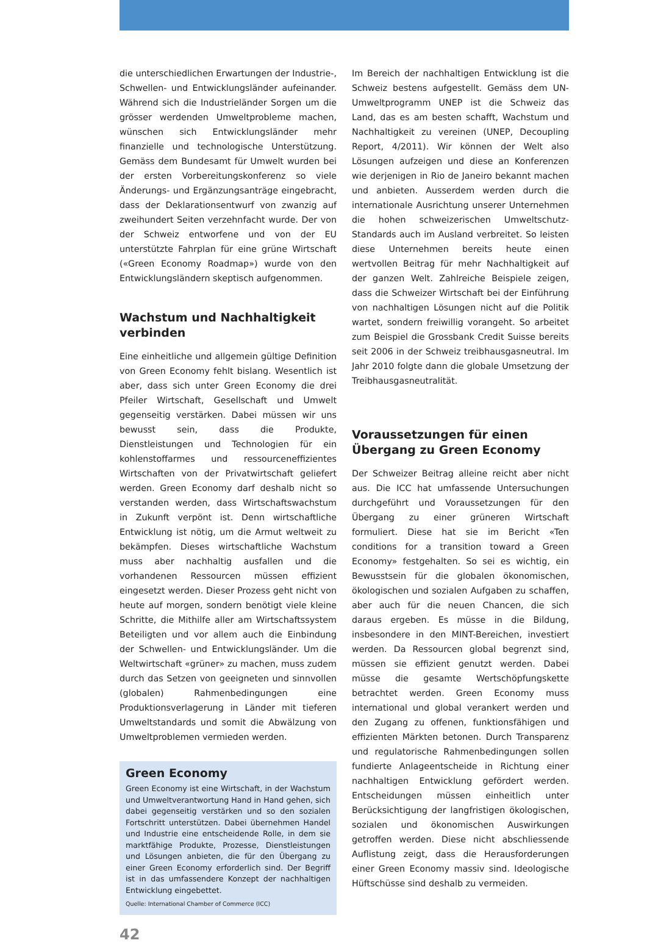die unterschiedlichen Erwartungen der Industrie-, Schwellen- und Entwicklungsländer aufeinander. Während sich die Industrieländer Sorgen um die grösser werdenden Umweltprobleme machen, wünschen sich Entwicklungsländer mehr finanzielle und technologische Unterstützung. Gemäss dem Bundesamt für Umwelt wurden bei der ersten Vorbereitungskonferenz so viele Änderungs- und Ergänzungsanträge eingebracht, dass der Deklarationsentwurf von zwanzig auf zweihundert Seiten verzehnfacht wurde. Der von der Schweiz entworfene und von der EU unterstützte Fahrplan für eine grüne Wirtschaft («Green Economy Roadmap») wurde von den Entwicklungsländern skeptisch aufgenommen.
Wachstum und Nachhaltigkeit verbinden
Eine einheitliche und allgemein gültige Definition von Green Economy fehlt bislang. Wesentlich ist aber, dass sich unter Green Economy die drei Pfeiler Wirtschaft, Gesellschaft und Umwelt gegenseitig verstärken. Dabei müssen wir uns bewusst sein, dass die Produkte, Dienstleistungen und Technologien für ein kohlenstoffarmes und ressourceneffizientes Wirtschaften von der Privatwirtschaft geliefert werden. Green Economy darf deshalb nicht so verstanden werden, dass Wirtschaftswachstum in Zukunft verpönt ist. Denn wirtschaftliche Entwicklung ist nötig, um die Armut weltweit zu bekämpfen. Dieses wirtschaftliche Wachstum muss aber nachhaltig ausfallen und die vorhandenen Ressourcen müssen effizient eingesetzt werden. Dieser Prozess geht nicht von heute auf morgen, sondern benötigt viele kleine Schritte, die Mithilfe aller am Wirtschaftssystem Beteiligten und vor allem auch die Einbindung der Schwellen- und Entwicklungsländer. Um die Weltwirtschaft «grüner» zu machen, muss zudem durch das Setzen von geeigneten und sinnvollen (globalen) Rahmenbedingungen eine Produktionsverlagerung in Länder mit tieferen Umweltstandards und somit die Abwälzung von Umweltproblemen vermieden werden.
Green Economy
Green Economy ist eine Wirtschaft, in der Wachstum und Umweltverantwortung Hand in Hand gehen, sich dabei gegenseitig verstärken und so den sozialen Fortschritt unterstützen. Dabei übernehmen Handel und Industrie eine entscheidende Rolle, in dem sie marktfähige Produkte, Prozesse, Dienstleistungen und Lösungen anbieten, die für den Übergang zu einer Green Economy erforderlich sind. Der Begriff ist in das umfassendere Konzept der nachhaltigen Entwicklung eingebettet.
Quelle: International Chamber of Commerce (ICC)
42
Im Bereich der nachhaltigen Entwicklung ist die Schweiz bestens aufgestellt. Gemäss dem UN-Umweltprogramm UNEP ist die Schweiz das Land, das es am besten schafft, Wachstum und Nachhaltigkeit zu vereinen (UNEP, Decoupling Report, 4/2011). Wir können der Welt also Lösungen aufzeigen und diese an Konferenzen wie derjenigen in Rio de Janeiro bekannt machen und anbieten. Ausserdem werden durch die internationale Ausrichtung unserer Unternehmen die hohen schweizerischen Umweltschutz-Standards auch im Ausland verbreitet. So leisten diese Unternehmen bereits heute einen wertvollen Beitrag für mehr Nachhaltigkeit auf der ganzen Welt. Zahlreiche Beispiele zeigen, dass die Schweizer Wirtschaft bei der Einführung von nachhaltigen Lösungen nicht auf die Politik wartet, sondern freiwillig vorangeht. So arbeitet zum Beispiel die Grossbank Credit Suisse bereits seit 2006 in der Schweiz treibhausgasneutral. Im Jahr 2010 folgte dann die globale Umsetzung der Treibhausgasneutralität.
Voraussetzungen für einen Übergang zu Green Economy
Der Schweizer Beitrag alleine reicht aber nicht aus. Die ICC hat umfassende Untersuchungen durchgeführt und Voraussetzungen für den Übergang zu einer grüneren Wirtschaft formuliert. Diese hat sie im Bericht «Ten conditions for a transition toward a Green Economy» festgehalten. So sei es wichtig, ein Bewusstsein für die globalen ökonomischen, ökologischen und sozialen Aufgaben zu schaffen, aber auch für die neuen Chancen, die sich daraus ergeben. Es müsse in die Bildung, insbesondere in den MINT-Bereichen, investiert werden. Da Ressourcen global begrenzt sind, müssen sie effizient genutzt werden. Dabei müsse die gesamte Wertschöpfungskette betrachtet werden. Green Economy muss international und global verankert werden und den Zugang zu offenen, funktionsfähigen und effizienten Märkten betonen. Durch Transparenz und regulatorische Rahmenbedingungen sollen fundierte Anlageentscheide in Richtung einer nachhaltigen Entwicklung gefördert werden. Entscheidungen müssen einheitlich unter Berücksichtigung der langfristigen ökologischen, sozialen und ökonomischen Auswirkungen getroffen werden. Diese nicht abschliessende Auflistung zeigt, dass die Herausforderungen einer Green Economy massiv sind. Ideologische Hüftschüsse sind deshalb zu vermeiden.